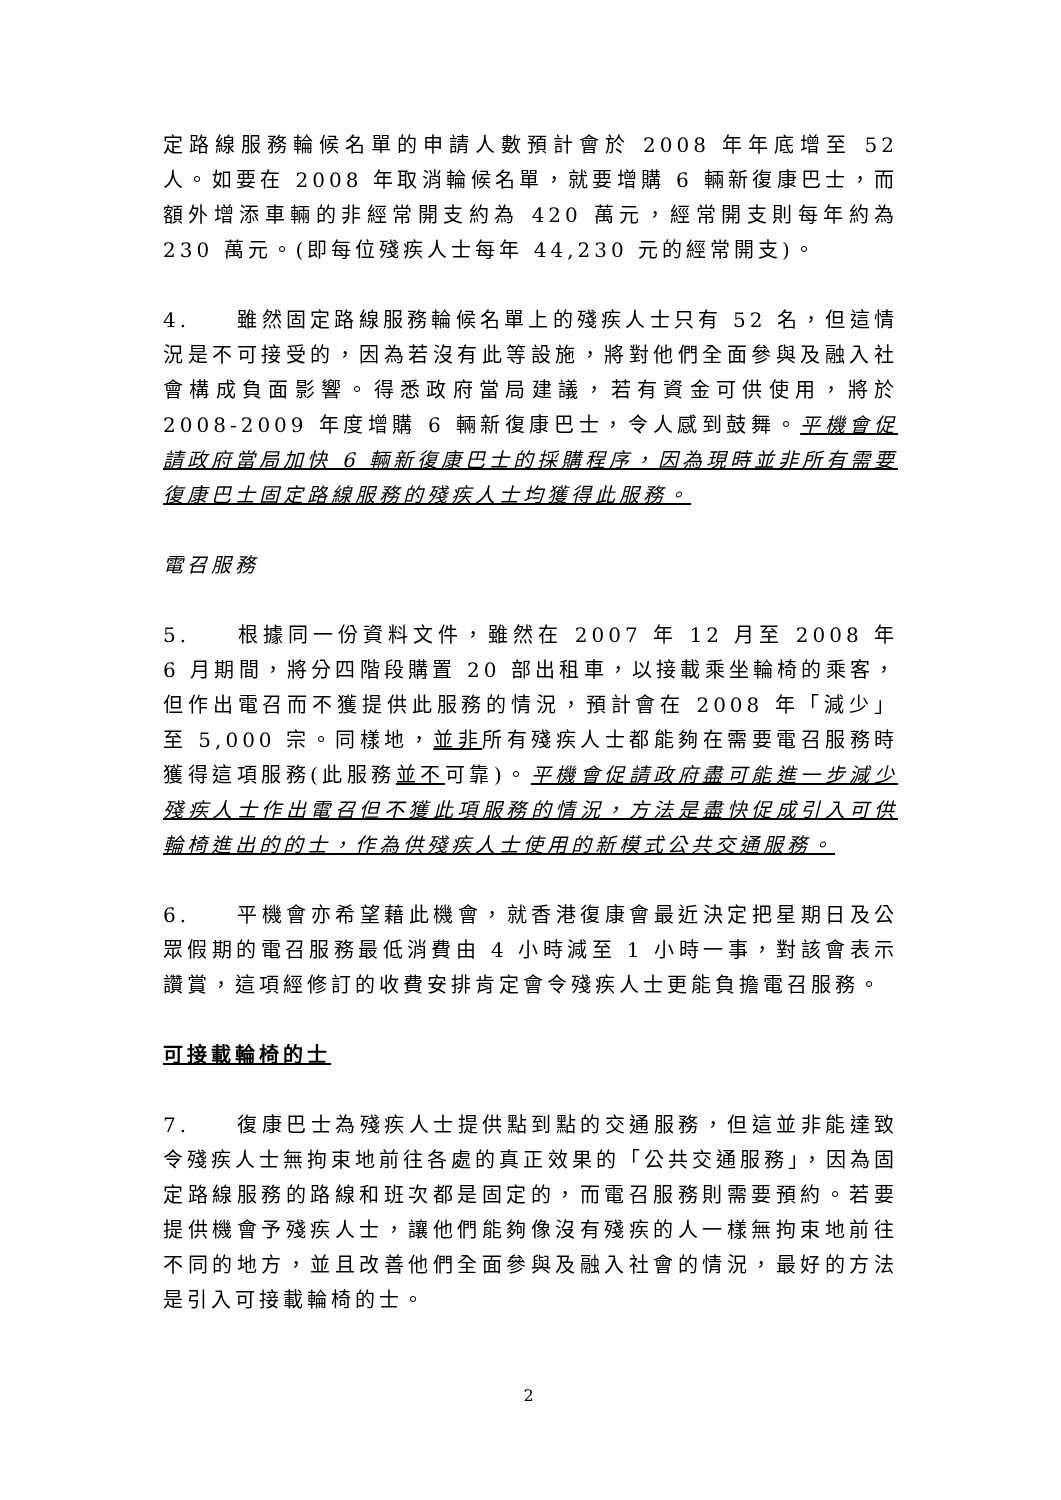定路線服務輪候名單的申請人數預計會於 2008 年年底增至 52 人。如要在 2008 年取消輪候名單，就要增購 6 輛新復康巴士，而額外增添車輛的非經常開支約為 420 萬元，經常開支則每年約為 230 萬元。(即每位殘疾人士每年 44,230 元的經常開支)。
4. 雖然固定路線服務輪候名單上的殘疾人士只有 52 名，但這情況是不可接受的，因為若沒有此等設施，將對他們全面參與及融入社會構成負面影響。得悉政府當局建議，若有資金可供使用，將於 2008-2009 年度增購 6 輛新復康巴士，令人感到鼓舞。平機會促請政府當局加快 6 輛新復康巴士的採購程序，因為現時並非所有需要復康巴士固定路線服務的殘疾人士均獲得此服務。
電召服務
5. 根據同一份資料文件，雖然在 2007 年 12 月至 2008 年 6 月期間，將分四階段購置 20 部出租車，以接載乘坐輪椅的乘客，但作出電召而不獲提供此服務的情況，預計會在 2008 年「減少」至 5,000 宗。同樣地，並非所有殘疾人士都能夠在需要電召服務時獲得這項服務(此服務並不可靠)。平機會促請政府盡可能進一步減少殘疾人士作出電召但不獲此項服務的情況，方法是盡快促成引入可供輪椅進出的的士，作為供殘疾人士使用的新模式公共交通服務。
6. 平機會亦希望藉此機會，就香港復康會最近決定把星期日及公眾假期的電召服務最低消費由 4 小時減至 1 小時一事，對該會表示讚賞，這項經修訂的收費安排肯定會令殘疾人士更能負擔電召服務。
可接載輪椅的士
7. 復康巴士為殘疾人士提供點到點的交通服務，但這並非能達致令殘疾人士無拘束地前往各處的真正效果的「公共交通服務」，因為固定路線服務的路線和班次都是固定的，而電召服務則需要預約。若要提供機會予殘疾人士，讓他們能夠像沒有殘疾的人一樣無拘束地前往不同的地方，並且改善他們全面參與及融入社會的情況，最好的方法是引入可接載輪椅的士。
2